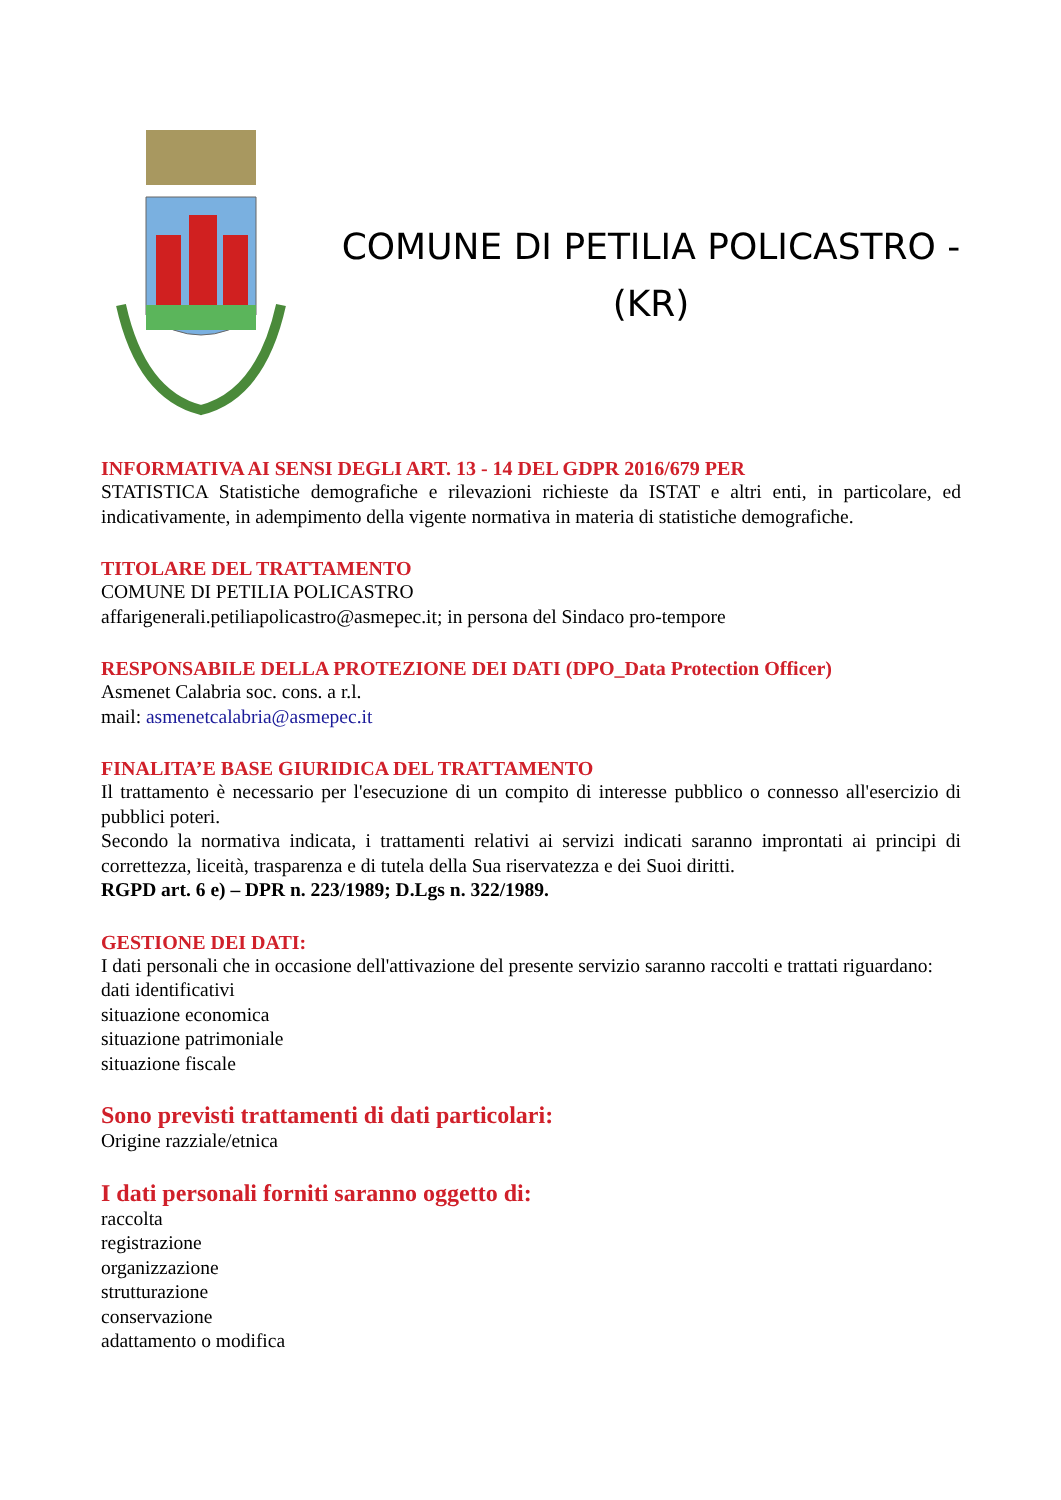COMUNE DI PETILIA POLICASTRO -
(KR)
INFORMATIVA AI SENSI DEGLI ART. 13 - 14 DEL GDPR 2016/679 PER
STATISTICA Statistiche demografiche e rilevazioni richieste da ISTAT e altri enti, in particolare, ed indicativamente, in adempimento della vigente normativa in materia di statistiche demografiche.
TITOLARE DEL TRATTAMENTO
COMUNE DI PETILIA POLICASTRO
affarigenerali.petiliapolicastro@asmepec.it; in persona del Sindaco pro-tempore
RESPONSABILE DELLA PROTEZIONE DEI DATI (DPO_Data Protection Officer)
Asmenet Calabria soc. cons. a r.l.
mail: asmenetcalabria@asmepec.it
FINALITA’E BASE GIURIDICA DEL TRATTAMENTO
Il trattamento è necessario per l'esecuzione di un compito di interesse pubblico o connesso all'esercizio di pubblici poteri.
Secondo la normativa indicata, i trattamenti relativi ai servizi indicati saranno improntati ai principi di correttezza, liceità, trasparenza e di tutela della Sua riservatezza e dei Suoi diritti.
RGPD art. 6 e) – DPR n. 223/1989; D.Lgs n. 322/1989.
GESTIONE DEI DATI:
I dati personali che in occasione dell'attivazione del presente servizio saranno raccolti e trattati riguardano:
dati identificativi
situazione economica
situazione patrimoniale
situazione fiscale
Sono previsti trattamenti di dati particolari:
Origine razziale/etnica
I dati personali forniti saranno oggetto di:
raccolta
registrazione
organizzazione
strutturazione
conservazione
adattamento o modifica